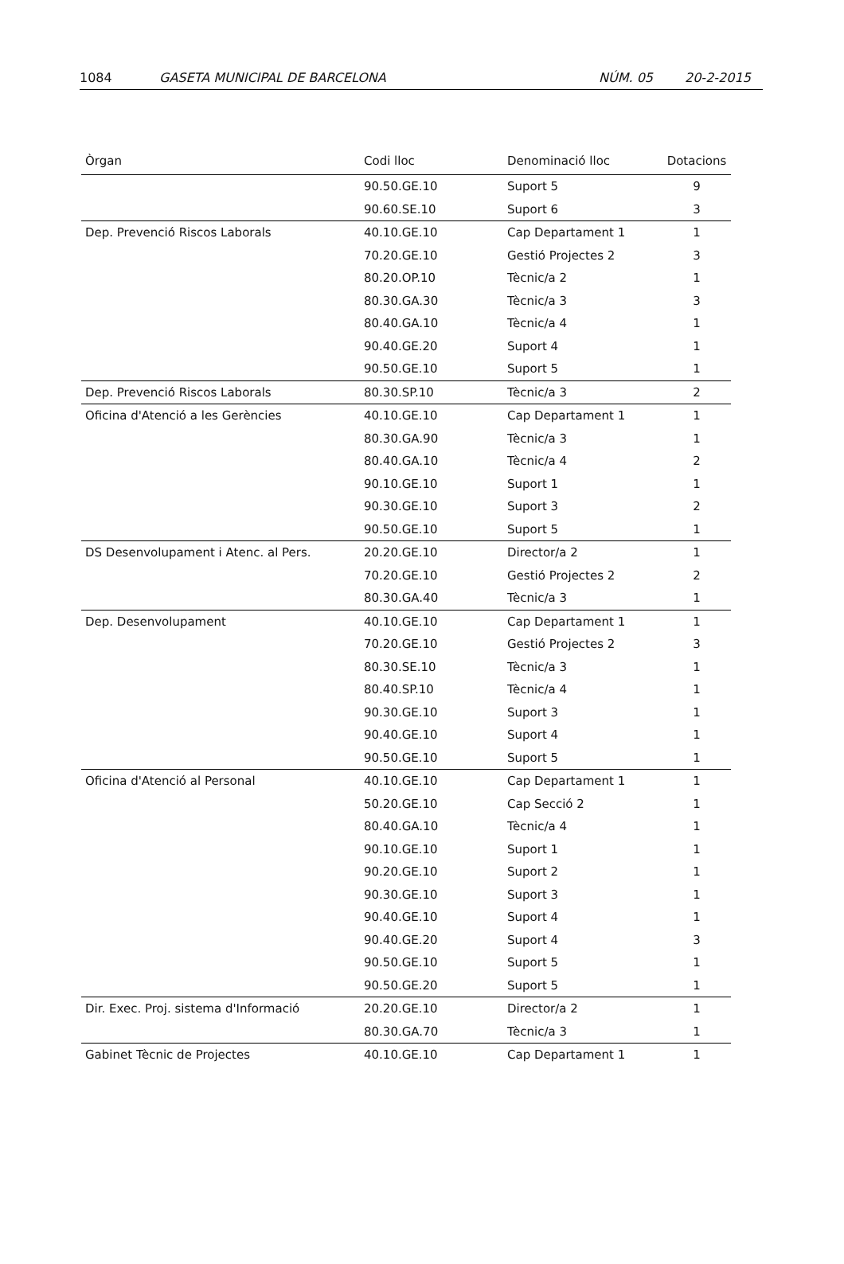1084 GASETA MUNICIPAL DE BARCELONA NÚM. 05 20-2-2015
| Òrgan | Codi lloc | Denominació lloc | Dotacions |
| --- | --- | --- | --- |
| | 90.50.GE.10 | Suport 5 | 9 |
| | 90.60.SE.10 | Suport 6 | 3 |
| Dep. Prevenció Riscos Laborals | 40.10.GE.10 | Cap Departament 1 | 1 |
| | 70.20.GE.10 | Gestió Projectes 2 | 3 |
| | 80.20.OP.10 | Tècnic/a 2 | 1 |
| | 80.30.GA.30 | Tècnic/a 3 | 3 |
| | 80.40.GA.10 | Tècnic/a 4 | 1 |
| | 90.40.GE.20 | Suport 4 | 1 |
| | 90.50.GE.10 | Suport 5 | 1 |
| Dep. Prevenció Riscos Laborals | 80.30.SP.10 | Tècnic/a 3 | 2 |
| Oficina d'Atenció a les Gerències | 40.10.GE.10 | Cap Departament 1 | 1 |
| | 80.30.GA.90 | Tècnic/a 3 | 1 |
| | 80.40.GA.10 | Tècnic/a 4 | 2 |
| | 90.10.GE.10 | Suport 1 | 1 |
| | 90.30.GE.10 | Suport 3 | 2 |
| | 90.50.GE.10 | Suport 5 | 1 |
| DS Desenvolupament i Atenc. al Pers. | 20.20.GE.10 | Director/a 2 | 1 |
| | 70.20.GE.10 | Gestió Projectes 2 | 2 |
| | 80.30.GA.40 | Tècnic/a 3 | 1 |
| Dep. Desenvolupament | 40.10.GE.10 | Cap Departament 1 | 1 |
| | 70.20.GE.10 | Gestió Projectes 2 | 3 |
| | 80.30.SE.10 | Tècnic/a 3 | 1 |
| | 80.40.SP.10 | Tècnic/a 4 | 1 |
| | 90.30.GE.10 | Suport 3 | 1 |
| | 90.40.GE.10 | Suport 4 | 1 |
| | 90.50.GE.10 | Suport 5 | 1 |
| Oficina d'Atenció al Personal | 40.10.GE.10 | Cap Departament 1 | 1 |
| | 50.20.GE.10 | Cap Secció 2 | 1 |
| | 80.40.GA.10 | Tècnic/a 4 | 1 |
| | 90.10.GE.10 | Suport 1 | 1 |
| | 90.20.GE.10 | Suport 2 | 1 |
| | 90.30.GE.10 | Suport 3 | 1 |
| | 90.40.GE.10 | Suport 4 | 1 |
| | 90.40.GE.20 | Suport 4 | 3 |
| | 90.50.GE.10 | Suport 5 | 1 |
| | 90.50.GE.20 | Suport 5 | 1 |
| Dir. Exec. Proj. sistema d'Informació | 20.20.GE.10 | Director/a 2 | 1 |
| | 80.30.GA.70 | Tècnic/a 3 | 1 |
| Gabinet Tècnic de Projectes | 40.10.GE.10 | Cap Departament 1 | 1 |